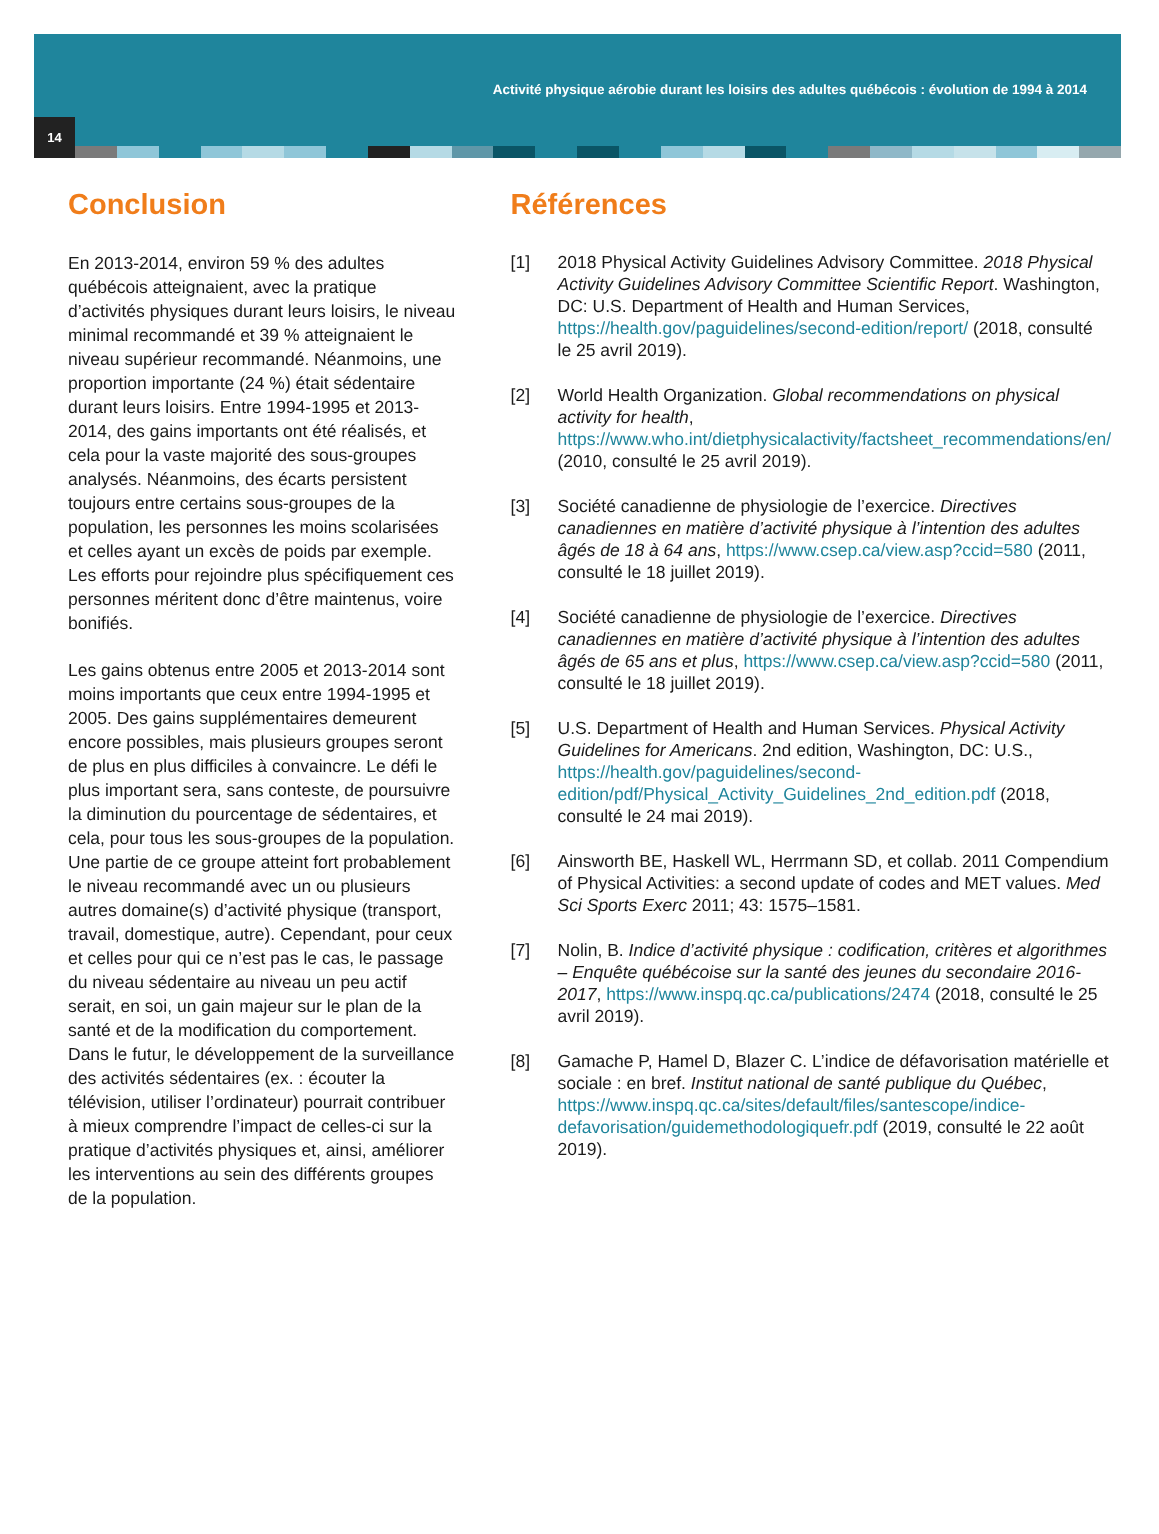Activité physique aérobie durant les loisirs des adultes québécois : évolution de 1994 à 2014
14
Conclusion
En 2013-2014, environ 59 % des adultes québécois atteignaient, avec la pratique d’activités physiques durant leurs loisirs, le niveau minimal recommandé et 39 % atteignaient le niveau supérieur recommandé. Néanmoins, une proportion importante (24 %) était sédentaire durant leurs loisirs. Entre 1994-1995 et 2013-2014, des gains importants ont été réalisés, et cela pour la vaste majorité des sous-groupes analysés. Néanmoins, des écarts persistent toujours entre certains sous-groupes de la population, les personnes les moins scolarisées et celles ayant un excès de poids par exemple. Les efforts pour rejoindre plus spécifiquement ces personnes méritent donc d’être maintenus, voire bonifiés.
Les gains obtenus entre 2005 et 2013-2014 sont moins importants que ceux entre 1994-1995 et 2005. Des gains supplémentaires demeurent encore possibles, mais plusieurs groupes seront de plus en plus difficiles à convaincre. Le défi le plus important sera, sans conteste, de poursuivre la diminution du pourcentage de sédentaires, et cela, pour tous les sous-groupes de la population. Une partie de ce groupe atteint fort probablement le niveau recommandé avec un ou plusieurs autres domaine(s) d’activité physique (transport, travail, domestique, autre). Cependant, pour ceux et celles pour qui ce n’est pas le cas, le passage du niveau sédentaire au niveau un peu actif serait, en soi, un gain majeur sur le plan de la santé et de la modification du comportement. Dans le futur, le développement de la surveillance des activités sédentaires (ex. : écouter la télévision, utiliser l’ordinateur) pourrait contribuer à mieux comprendre l’impact de celles-ci sur la pratique d’activités physiques et, ainsi, améliorer les interventions au sein des différents groupes de la population.
Références
[1] 2018 Physical Activity Guidelines Advisory Committee. 2018 Physical Activity Guidelines Advisory Committee Scientific Report. Washington, DC: U.S. Department of Health and Human Services, https://health.gov/paguidelines/second-edition/report/ (2018, consulté le 25 avril 2019).
[2] World Health Organization. Global recommendations on physical activity for health, https://www.who.int/dietphysicalactivity/factsheet_recommendations/en/ (2010, consulté le 25 avril 2019).
[3] Société canadienne de physiologie de l’exercice. Directives canadiennes en matière d’activité physique à l’intention des adultes âgés de 18 à 64 ans, https://www.csep.ca/view.asp?ccid=580 (2011, consulté le 18 juillet 2019).
[4] Société canadienne de physiologie de l’exercice. Directives canadiennes en matière d’activité physique à l’intention des adultes âgés de 65 ans et plus, https://www.csep.ca/view.asp?ccid=580 (2011, consulté le 18 juillet 2019).
[5] U.S. Department of Health and Human Services. Physical Activity Guidelines for Americans. 2nd edition, Washington, DC: U.S., https://health.gov/paguidelines/second-edition/pdf/Physical_Activity_Guidelines_2nd_edition.pdf (2018, consulté le 24 mai 2019).
[6] Ainsworth BE, Haskell WL, Herrmann SD, et collab. 2011 Compendium of Physical Activities: a second update of codes and MET values. Med Sci Sports Exerc 2011; 43: 1575–1581.
[7] Nolin, B. Indice d’activité physique : codification, critères et algorithmes – Enquête québécoise sur la santé des jeunes du secondaire 2016-2017, https://www.inspq.qc.ca/publications/2474 (2018, consulté le 25 avril 2019).
[8] Gamache P, Hamel D, Blazer C. L’indice de défavorisation matérielle et sociale : en bref. Institut national de santé publique du Québec, https://www.inspq.qc.ca/sites/default/files/santescope/indice-defavorisation/guidemethodologiquefr.pdf (2019, consulté le 22 août 2019).